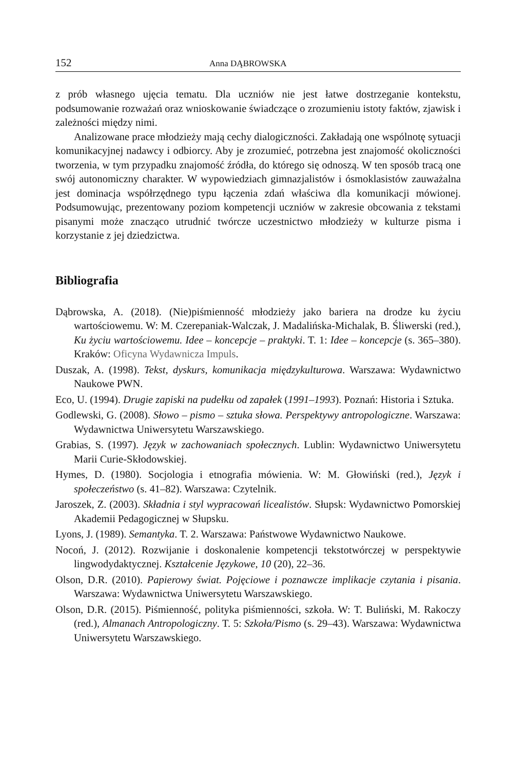152 Anna DĄBROWSKA
z prób własnego ujęcia tematu. Dla uczniów nie jest łatwe dostrzeganie kontekstu, podsumowanie rozważań oraz wnioskowanie świadczące o zrozumieniu istoty faktów, zjawisk i zależności między nimi.
Analizowane prace młodzieży mają cechy dialogiczności. Zakładają one wspólnotę sytuacji komunikacyjnej nadawcy i odbiorcy. Aby je zrozumieć, potrzebna jest znajomość okoliczności tworzenia, w tym przypadku znajomość źródła, do którego się odnoszą. W ten sposób tracą one swój autonomiczny charakter. W wypowiedziach gimnazjalistów i ósmoklasistów zauważalna jest dominacja współrzędnego typu łączenia zdań właściwa dla komunikacji mówionej. Podsumowując, prezentowany poziom kompetencji uczniów w zakresie obcowania z tekstami pisanymi może znacząco utrudnić twórcze uczestnictwo młodzieży w kulturze pisma i korzystanie z jej dziedzictwa.
Bibliografia
Dąbrowska, A. (2018). (Nie)piśmienność młodzieży jako bariera na drodze ku życiu wartościowemu. W: M. Czerepaniak-Walczak, J. Madalińska-Michalak, B. Śliwerski (red.), Ku życiu wartościowemu. Idee – koncepcje – praktyki. T. 1: Idee – koncepcje (s. 365–380). Kraków: Oficyna Wydawnicza Impuls.
Duszak, A. (1998). Tekst, dyskurs, komunikacja międzykulturowa. Warszawa: Wydawnictwo Naukowe PWN.
Eco, U. (1994). Drugie zapiski na pudełku od zapałek (1991–1993). Poznań: Historia i Sztuka.
Godlewski, G. (2008). Słowo – pismo – sztuka słowa. Perspektywy antropologiczne. Warszawa: Wydawnictwa Uniwersytetu Warszawskiego.
Grabias, S. (1997). Język w zachowaniach społecznych. Lublin: Wydawnictwo Uniwersytetu Marii Curie-Skłodowskiej.
Hymes, D. (1980). Socjologia i etnografia mówienia. W: M. Głowiński (red.), Język i społeczeństwo (s. 41–82). Warszawa: Czytelnik.
Jaroszek, Z. (2003). Składnia i styl wypracowań licealistów. Słupsk: Wydawnictwo Pomorskiej Akademii Pedagogicznej w Słupsku.
Lyons, J. (1989). Semantyka. T. 2. Warszawa: Państwowe Wydawnictwo Naukowe.
Nocoń, J. (2012). Rozwijanie i doskonalenie kompetencji tekstotwórczej w perspektywie lingwodydaktycznej. Kształcenie Językowe, 10 (20), 22–36.
Olson, D.R. (2010). Papierowy świat. Pojęciowe i poznawcze implikacje czytania i pisania. Warszawa: Wydawnictwa Uniwersytetu Warszawskiego.
Olson, D.R. (2015). Piśmienność, polityka piśmienności, szkoła. W: T. Buliński, M. Rakoczy (red.), Almanach Antropologiczny. T. 5: Szkoła/Pismo (s. 29–43). Warszawa: Wydawnictwa Uniwersytetu Warszawskiego.